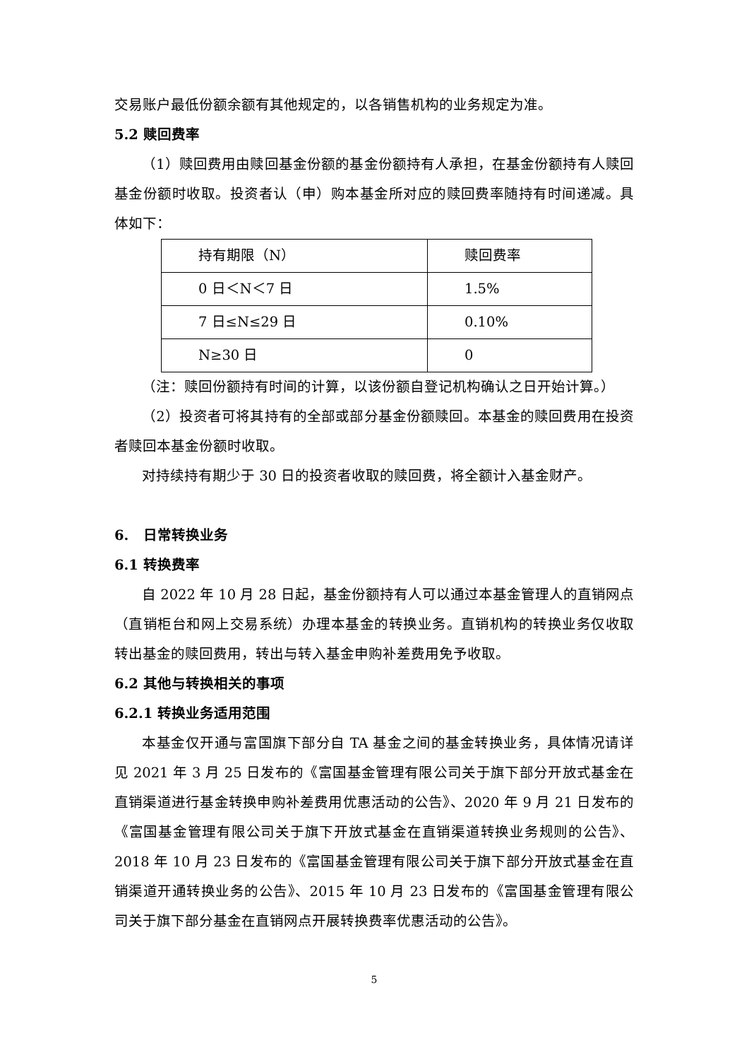交易账户最低份额余额有其他规定的，以各销售机构的业务规定为准。
5.2 赎回费率
（1）赎回费用由赎回基金份额的基金份额持有人承担，在基金份额持有人赎回基金份额时收取。投资者认（申）购本基金所对应的赎回费率随持有时间递减。具体如下：
| 持有期限（N） | 赎回费率 |
| 0 日＜N＜7 日 | 1.5% |
| 7 日≤N≤29 日 | 0.10% |
| N≥30 日 | 0 |
（注：赎回份额持有时间的计算，以该份额自登记机构确认之日开始计算。）
（2）投资者可将其持有的全部或部分基金份额赎回。本基金的赎回费用在投资者赎回本基金份额时收取。
对持续持有期少于 30 日的投资者收取的赎回费，将全额计入基金财产。
6. 日常转换业务
6.1 转换费率
自 2022 年 10 月 28 日起，基金份额持有人可以通过本基金管理人的直销网点（直销柜台和网上交易系统）办理本基金的转换业务。直销机构的转换业务仅收取转出基金的赎回费用，转出与转入基金申购补差费用免予收取。
6.2 其他与转换相关的事项
6.2.1 转换业务适用范围
本基金仅开通与富国旗下部分自 TA 基金之间的基金转换业务，具体情况请详见 2021 年 3 月 25 日发布的《富国基金管理有限公司关于旗下部分开放式基金在直销渠道进行基金转换申购补差费用优惠活动的公告》、2020 年 9 月 21 日发布的《富国基金管理有限公司关于旗下开放式基金在直销渠道转换业务规则的公告》、2018 年 10 月 23 日发布的《富国基金管理有限公司关于旗下部分开放式基金在直销渠道开通转换业务的公告》、2015 年 10 月 23 日发布的《富国基金管理有限公司关于旗下部分基金在直销网点开展转换费率优惠活动的公告》。
5